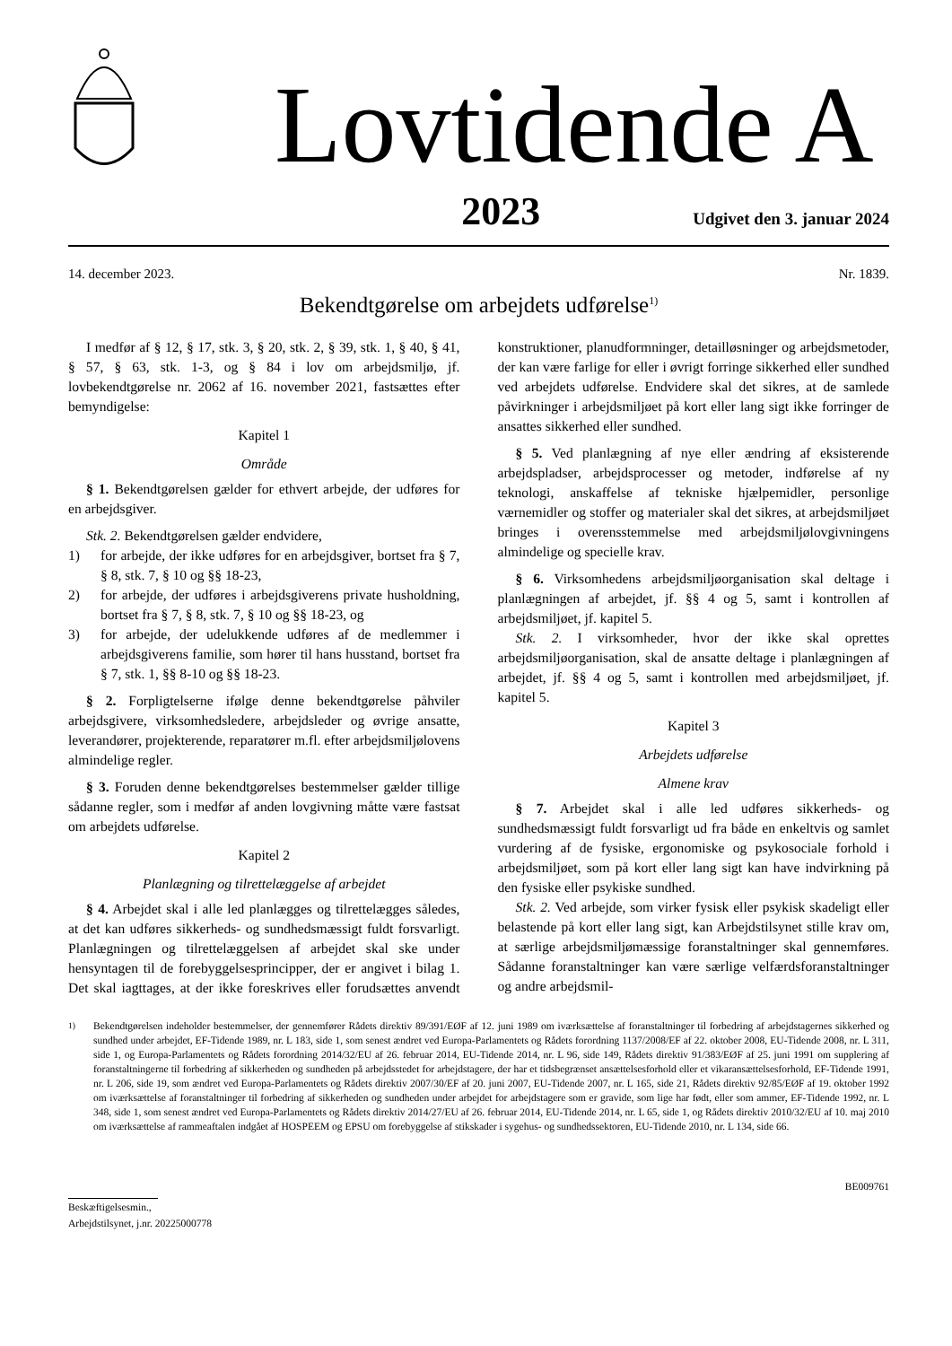Lovtidende A
2023 Udgivet den 3. januar 2024
14. december 2023. Nr. 1839.
Bekendtgørelse om arbejdets udførelse<sup>1)</sup>
I medfør af § 12, § 17, stk. 3, § 20, stk. 2, § 39, stk. 1, § 40, § 41, § 57, § 63, stk. 1-3, og § 84 i lov om arbejdsmiljø, jf. lovbekendtgørelse nr. 2062 af 16. november 2021, fastsættes efter bemyndigelse:
Kapitel 1
Område
§ 1. Bekendtgørelsen gælder for ethvert arbejde, der udføres for en arbejdsgiver.
Stk. 2. Bekendtgørelsen gælder endvidere,
1) for arbejde, der ikke udføres for en arbejdsgiver, bortset fra § 7, § 8, stk. 7, § 10 og §§ 18-23,
2) for arbejde, der udføres i arbejdsgiverens private husholdning, bortset fra § 7, § 8, stk. 7, § 10 og §§ 18-23, og
3) for arbejde, der udelukkende udføres af de medlemmer i arbejdsgiverens familie, som hører til hans husstand, bortset fra § 7, stk. 1, §§ 8-10 og §§ 18-23.
§ 2. Forpligtelserne ifølge denne bekendtgørelse påhviler arbejdsgivere, virksomhedsledere, arbejdsleder og øvrige ansatte, leverandører, projekterende, reparatører m.fl. efter arbejdsmiljølovens almindelige regler.
§ 3. Foruden denne bekendtgørelses bestemmelser gælder tillige sådanne regler, som i medfør af anden lovgivning måtte være fastsat om arbejdets udførelse.
Kapitel 2
Planlægning og tilrettelæggelse af arbejdet
§ 4. Arbejdet skal i alle led planlægges og tilrettelægges således, at det kan udføres sikkerheds- og sundhedsmæssigt fuldt forsvarligt. Planlægningen og tilrettelæggelsen af arbejdet skal ske under hensyntagen til de forebyggelsesprincipper, der er angivet i bilag 1. Det skal iagttages, at der ikke foreskrives eller forudsættes anvendt konstruktioner, planudformninger, detailløsninger og arbejdsmetoder, der kan være farlige for eller i øvrigt forringe sikkerhed eller sundhed ved arbejdets udførelse. Endvidere skal det sikres, at de samlede påvirkninger i arbejdsmiljøet på kort eller lang sigt ikke forringer de ansattes sikkerhed eller sundhed.
§ 5. Ved planlægning af nye eller ændring af eksisterende arbejdspladser, arbejdsprocesser og metoder, indførelse af ny teknologi, anskaffelse af tekniske hjælpemidler, personlige værnemidler og stoffer og materialer skal det sikres, at arbejdsmiljøet bringes i overensstemmelse med arbejdsmiljølovgivningens almindelige og specielle krav.
§ 6. Virksomhedens arbejdsmiljøorganisation skal deltage i planlægningen af arbejdet, jf. §§ 4 og 5, samt i kontrollen af arbejdsmiljøet, jf. kapitel 5.
Stk. 2. I virksomheder, hvor der ikke skal oprettes arbejdsmiljøorganisation, skal de ansatte deltage i planlægningen af arbejdet, jf. §§ 4 og 5, samt i kontrollen med arbejdsmiljøet, jf. kapitel 5.
Kapitel 3
Arbejdets udførelse
Almene krav
§ 7. Arbejdet skal i alle led udføres sikkerheds- og sundhedsmæssigt fuldt forsvarligt ud fra både en enkeltvis og samlet vurdering af de fysiske, ergonomiske og psykosociale forhold i arbejdsmiljøet, som på kort eller lang sigt kan have indvirkning på den fysiske eller psykiske sundhed.
Stk. 2. Ved arbejde, som virker fysisk eller psykisk skadeligt eller belastende på kort eller lang sigt, kan Arbejdstilsynet stille krav om, at særlige arbejdsmiljømæssige foranstaltninger skal gennemføres. Sådanne foranstaltninger kan være særlige velfærdsforanstaltninger og andre arbejdsmil-
<sup>1)</sup> Bekendtgørelsen indeholder bestemmelser, der gennemfører Rådets direktiv 89/391/EØF af 12. juni 1989 om iværksættelse af foranstaltninger til forbedring af arbejdstagernes sikkerhed og sundhed under arbejdet, EF-Tidende 1989, nr. L 183, side 1, som senest ændret ved Europa-Parlamentets og Rådets forordning 1137/2008/EF af 22. oktober 2008, EU-Tidende 2008, nr. L 311, side 1, og Europa-Parlamentets og Rådets forordning 2014/32/EU af 26. februar 2014, EU-Tidende 2014, nr. L 96, side 149, Rådets direktiv 91/383/EØF af 25. juni 1991 om supplering af foranstaltningerne til forbedring af sikkerheden og sundheden på arbejdsstedet for arbejdstagere, der har et tidsbegrænset ansættelsesforhold eller et vikaransættelsesforhold, EF-Tidende 1991, nr. L 206, side 19, som ændret ved Europa-Parlamentets og Rådets direktiv 2007/30/EF af 20. juni 2007, EU-Tidende 2007, nr. L 165, side 21, Rådets direktiv 92/85/EØF af 19. oktober 1992 om iværksættelse af foranstaltninger til forbedring af sikkerheden og sundheden under arbejdet for arbejdstagere som er gravide, som lige har født, eller som ammer, EF-Tidende 1992, nr. L 348, side 1, som senest ændret ved Europa-Parlamentets og Rådets direktiv 2014/27/EU af 26. februar 2014, EU-Tidende 2014, nr. L 65, side 1, og Rådets direktiv 2010/32/EU af 10. maj 2010 om iværksættelse af rammeaftalen indgået af HOSPEEM og EPSU om forebyggelse af stikskader i sygehus- og sundhedssektoren, EU-Tidende 2010, nr. L 134, side 66.
BE009761
Beskæftigelsesmin.,
Arbejdstilsynet, j.nr. 20225000778